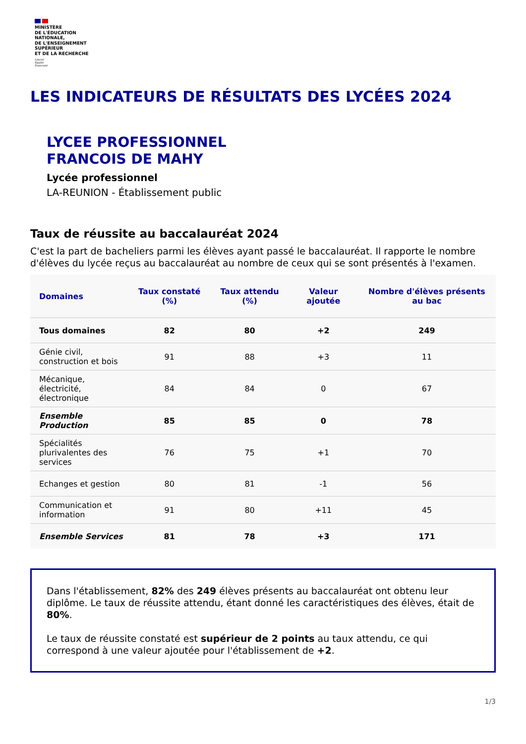MINISTÈRE
DE L'ÉDUCATION
NATIONALE,
DE L'ENSEIGNEMENT
SUPÉRIEUR
ET DE LA RECHERCHE
Liberté
Égalité
Fraternité
LES INDICATEURS DE RÉSULTATS DES LYCÉES 2024
LYCEE PROFESSIONNEL
FRANCOIS DE MAHY
Lycée professionnel
LA-REUNION - Établissement public
Taux de réussite au baccalauréat 2024
C'est la part de bacheliers parmi les élèves ayant passé le baccalauréat. Il rapporte le nombre d'élèves du lycée reçus au baccalauréat au nombre de ceux qui se sont présentés à l'examen.
| Domaines | Taux constaté (%) | Taux attendu (%) | Valeur ajoutée | Nombre d'élèves présents au bac |
| --- | --- | --- | --- | --- |
| Tous domaines | 82 | 80 | +2 | 249 |
| Génie civil, construction et bois | 91 | 88 | +3 | 11 |
| Mécanique, électricité, électronique | 84 | 84 | 0 | 67 |
| Ensemble Production | 85 | 85 | 0 | 78 |
| Spécialités plurivalentes des services | 76 | 75 | +1 | 70 |
| Echanges et gestion | 80 | 81 | -1 | 56 |
| Communication et information | 91 | 80 | +11 | 45 |
| Ensemble Services | 81 | 78 | +3 | 171 |
Dans l'établissement, 82% des 249 élèves présents au baccalauréat ont obtenu leur diplôme. Le taux de réussite attendu, étant donné les caractéristiques des élèves, était de 80%.
Le taux de réussite constaté est supérieur de 2 points au taux attendu, ce qui correspond à une valeur ajoutée pour l'établissement de +2.
1/3